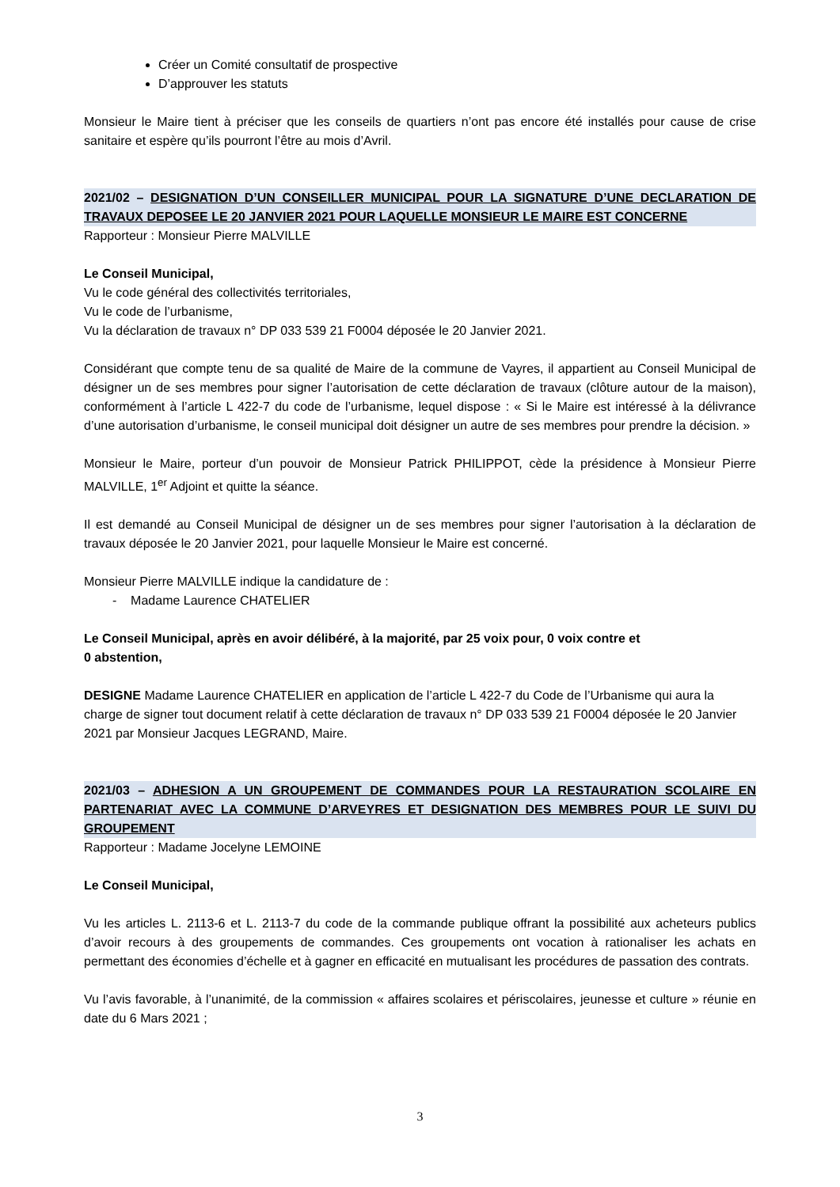Créer un Comité consultatif de prospective
D’approuver les statuts
Monsieur le Maire tient à préciser que les conseils de quartiers n’ont pas encore été installés pour cause de crise sanitaire et espère qu’ils pourront l’être au mois d’Avril.
2021/02 – DESIGNATION D’UN CONSEILLER MUNICIPAL POUR LA SIGNATURE D’UNE DECLARATION DE TRAVAUX DEPOSEE LE 20 JANVIER 2021 POUR LAQUELLE MONSIEUR LE MAIRE EST CONCERNE
Rapporteur : Monsieur Pierre MALVILLE
Le Conseil Municipal,
Vu le code général des collectivités territoriales,
Vu le code de l’urbanisme,
Vu la déclaration de travaux n° DP 033 539 21 F0004 déposée le 20 Janvier 2021.
Considérant que compte tenu de sa qualité de Maire de la commune de Vayres, il appartient au Conseil Municipal de désigner un de ses membres pour signer l’autorisation de cette déclaration de travaux (clôture autour de la maison), conformément à l’article L 422-7 du code de l’urbanisme, lequel dispose : « Si le Maire est intéressé à la délivrance d’une autorisation d’urbanisme, le conseil municipal doit désigner un autre de ses membres pour prendre la décision. »
Monsieur le Maire, porteur d’un pouvoir de Monsieur Patrick PHILIPPOT, cède la présidence à Monsieur Pierre MALVILLE, 1<sup>er</sup> Adjoint et quitte la séance.
Il est demandé au Conseil Municipal de désigner un de ses membres pour signer l’autorisation à la déclaration de travaux déposée le 20 Janvier 2021, pour laquelle Monsieur le Maire est concerné.
Monsieur Pierre MALVILLE indique la candidature de :
- Madame Laurence CHATELIER
Le Conseil Municipal, après en avoir délibéré, à la majorité, par 25 voix pour, 0 voix contre et
0 abstention,
DESIGNE Madame Laurence CHATELIER en application de l’article L 422-7 du Code de l’Urbanisme qui aura la charge de signer tout document relatif à cette déclaration de travaux n° DP 033 539 21 F0004 déposée le 20 Janvier 2021 par Monsieur Jacques LEGRAND, Maire.
2021/03 – ADHESION A UN GROUPEMENT DE COMMANDES POUR LA RESTAURATION SCOLAIRE EN PARTENARIAT AVEC LA COMMUNE D’ARVEYRES ET DESIGNATION DES MEMBRES POUR LE SUIVI DU GROUPEMENT
Rapporteur : Madame Jocelyne LEMOINE
Le Conseil Municipal,
Vu les articles L. 2113-6 et L. 2113-7 du code de la commande publique offrant la possibilité aux acheteurs publics d’avoir recours à des groupements de commandes. Ces groupements ont vocation à rationaliser les achats en permettant des économies d’échelle et à gagner en efficacité en mutualisant les procédures de passation des contrats.
Vu l’avis favorable, à l’unanimité, de la commission « affaires scolaires et périscolaires, jeunesse et culture » réunie en date du 6 Mars 2021 ;
3